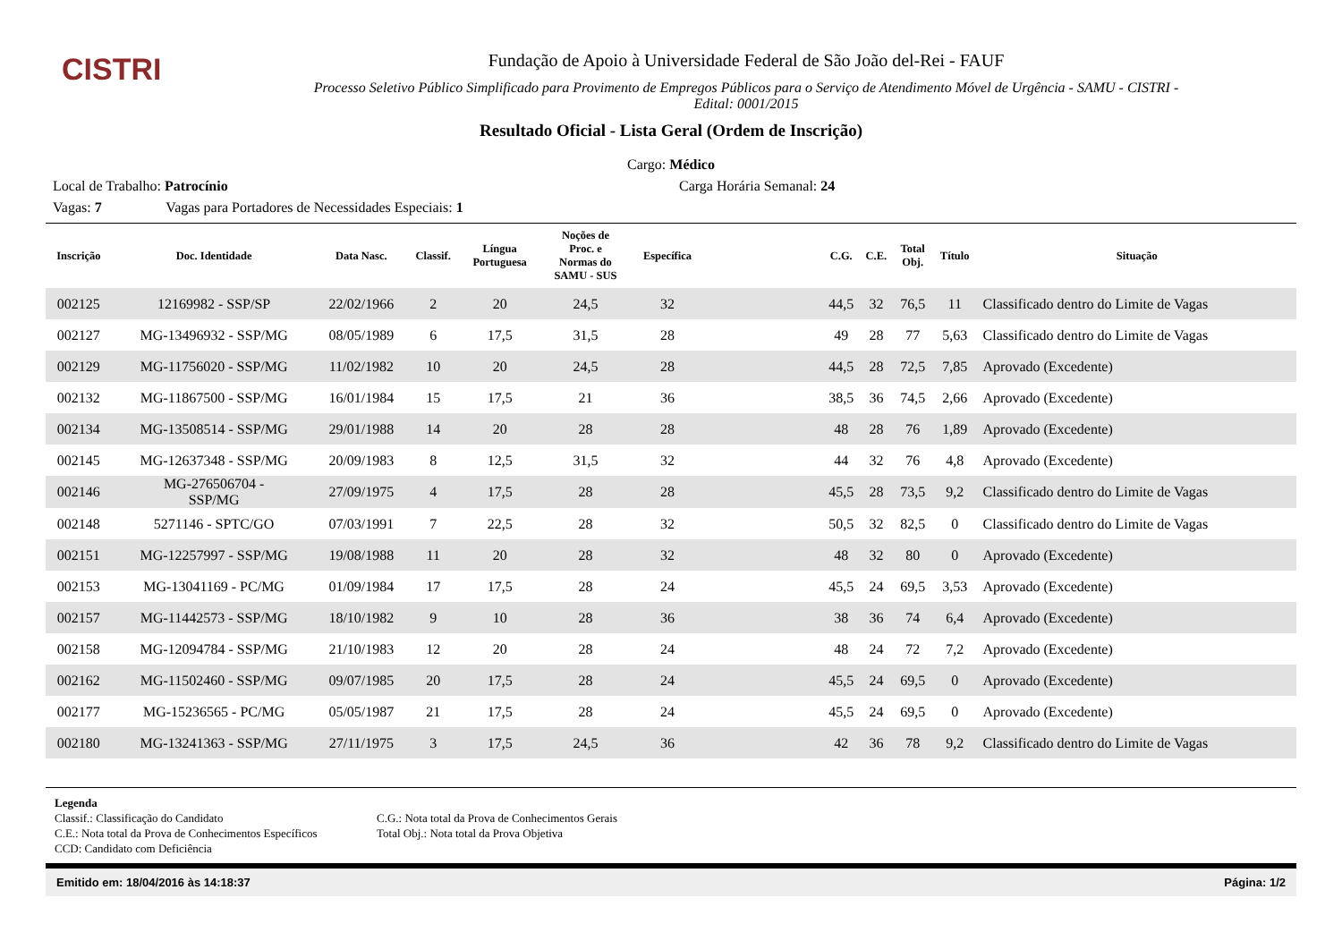CISTRI
Fundação de Apoio à Universidade Federal de São João del-Rei - FAUF
Processo Seletivo Público Simplificado para Provimento de Empregos Públicos para o Serviço de Atendimento Móvel de Urgência - SAMU - CISTRI -
Edital: 0001/2015
Resultado Oficial - Lista Geral (Ordem de Inscrição)
Cargo: Médico
Local de Trabalho: Patrocínio Carga Horária Semanal: 24
Vagas: 7 Vagas para Portadores de Necessidades Especiais: 1
| Inscrição | Doc. Identidade | Data Nasc. | Classif. | Língua Portuguesa | Noções de Proc. e Normas do SAMU - SUS | Específica | | C.G. | C.E. | Total Obj. | Título | Situação |
| --- | --- | --- | --- | --- | --- | --- | --- | --- | --- | --- | --- | --- |
| 002125 | 12169982 - SSP/SP | 22/02/1966 | 2 | 20 | 24,5 | 32 | | 44,5 | 32 | 76,5 | 11 | Classificado dentro do Limite de Vagas |
| 002127 | MG-13496932 - SSP/MG | 08/05/1989 | 6 | 17,5 | 31,5 | 28 | | 49 | 28 | 77 | 5,63 | Classificado dentro do Limite de Vagas |
| 002129 | MG-11756020 - SSP/MG | 11/02/1982 | 10 | 20 | 24,5 | 28 | | 44,5 | 28 | 72,5 | 7,85 | Aprovado (Excedente) |
| 002132 | MG-11867500 - SSP/MG | 16/01/1984 | 15 | 17,5 | 21 | 36 | | 38,5 | 36 | 74,5 | 2,66 | Aprovado (Excedente) |
| 002134 | MG-13508514 - SSP/MG | 29/01/1988 | 14 | 20 | 28 | 28 | | 48 | 28 | 76 | 1,89 | Aprovado (Excedente) |
| 002145 | MG-12637348 - SSP/MG | 20/09/1983 | 8 | 12,5 | 31,5 | 32 | | 44 | 32 | 76 | 4,8 | Aprovado (Excedente) |
| 002146 | MG-276506704 - SSP/MG | 27/09/1975 | 4 | 17,5 | 28 | 28 | | 45,5 | 28 | 73,5 | 9,2 | Classificado dentro do Limite de Vagas |
| 002148 | 5271146 - SPTC/GO | 07/03/1991 | 7 | 22,5 | 28 | 32 | | 50,5 | 32 | 82,5 | 0 | Classificado dentro do Limite de Vagas |
| 002151 | MG-12257997 - SSP/MG | 19/08/1988 | 11 | 20 | 28 | 32 | | 48 | 32 | 80 | 0 | Aprovado (Excedente) |
| 002153 | MG-13041169 - PC/MG | 01/09/1984 | 17 | 17,5 | 28 | 24 | | 45,5 | 24 | 69,5 | 3,53 | Aprovado (Excedente) |
| 002157 | MG-11442573 - SSP/MG | 18/10/1982 | 9 | 10 | 28 | 36 | | 38 | 36 | 74 | 6,4 | Aprovado (Excedente) |
| 002158 | MG-12094784 - SSP/MG | 21/10/1983 | 12 | 20 | 28 | 24 | | 48 | 24 | 72 | 7,2 | Aprovado (Excedente) |
| 002162 | MG-11502460 - SSP/MG | 09/07/1985 | 20 | 17,5 | 28 | 24 | | 45,5 | 24 | 69,5 | 0 | Aprovado (Excedente) |
| 002177 | MG-15236565 - PC/MG | 05/05/1987 | 21 | 17,5 | 28 | 24 | | 45,5 | 24 | 69,5 | 0 | Aprovado (Excedente) |
| 002180 | MG-13241363 - SSP/MG | 27/11/1975 | 3 | 17,5 | 24,5 | 36 | | 42 | 36 | 78 | 9,2 | Classificado dentro do Limite de Vagas |
Legenda
Classif.: Classificação do Candidato
C.E.: Nota total da Prova de Conhecimentos Específicos
CCD: Candidato com Deficiência
C.G.: Nota total da Prova de Conhecimentos Gerais
Total Obj.: Nota total da Prova Objetiva
Emitido em: 18/04/2016 às 14:18:37 Página: 1/2